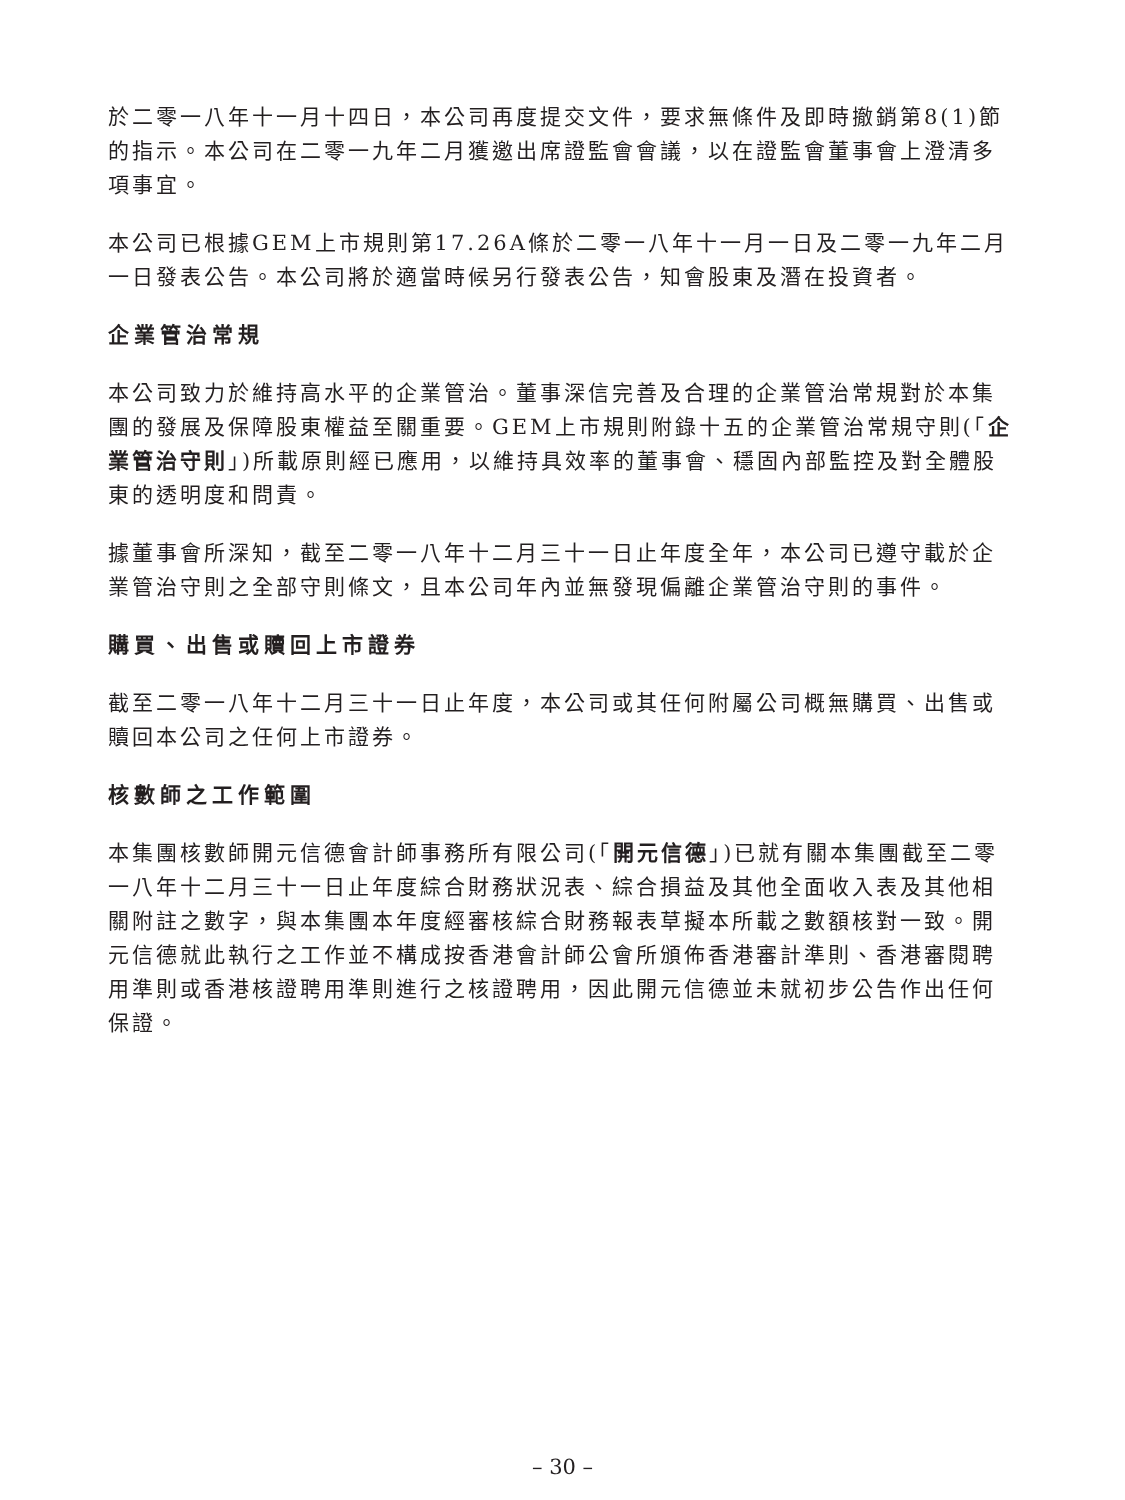於二零一八年十一月十四日，本公司再度提交文件，要求無條件及即時撤銷第8(1)節的指示。本公司在二零一九年二月獲邀出席證監會會議，以在證監會董事會上澄清多項事宜。
本公司已根據GEM上市規則第17.26A條於二零一八年十一月一日及二零一九年二月一日發表公告。本公司將於適當時候另行發表公告，知會股東及潛在投資者。
企業管治常規
本公司致力於維持高水平的企業管治。董事深信完善及合理的企業管治常規對於本集團的發展及保障股東權益至關重要。GEM上市規則附錄十五的企業管治常規守則(「企業管治守則」)所載原則經已應用，以維持具效率的董事會、穩固內部監控及對全體股東的透明度和問責。
據董事會所深知，截至二零一八年十二月三十一日止年度全年，本公司已遵守載於企業管治守則之全部守則條文，且本公司年內並無發現偏離企業管治守則的事件。
購買、出售或贖回上市證券
截至二零一八年十二月三十一日止年度，本公司或其任何附屬公司概無購買、出售或贖回本公司之任何上市證券。
核數師之工作範圍
本集團核數師開元信德會計師事務所有限公司(「開元信德」)已就有關本集團截至二零一八年十二月三十一日止年度綜合財務狀況表、綜合損益及其他全面收入表及其他相關附註之數字，與本集團本年度經審核綜合財務報表草擬本所載之數額核對一致。開元信德就此執行之工作並不構成按香港會計師公會所頒佈香港審計準則、香港審閱聘用準則或香港核證聘用準則進行之核證聘用，因此開元信德並未就初步公告作出任何保證。
– 30 –